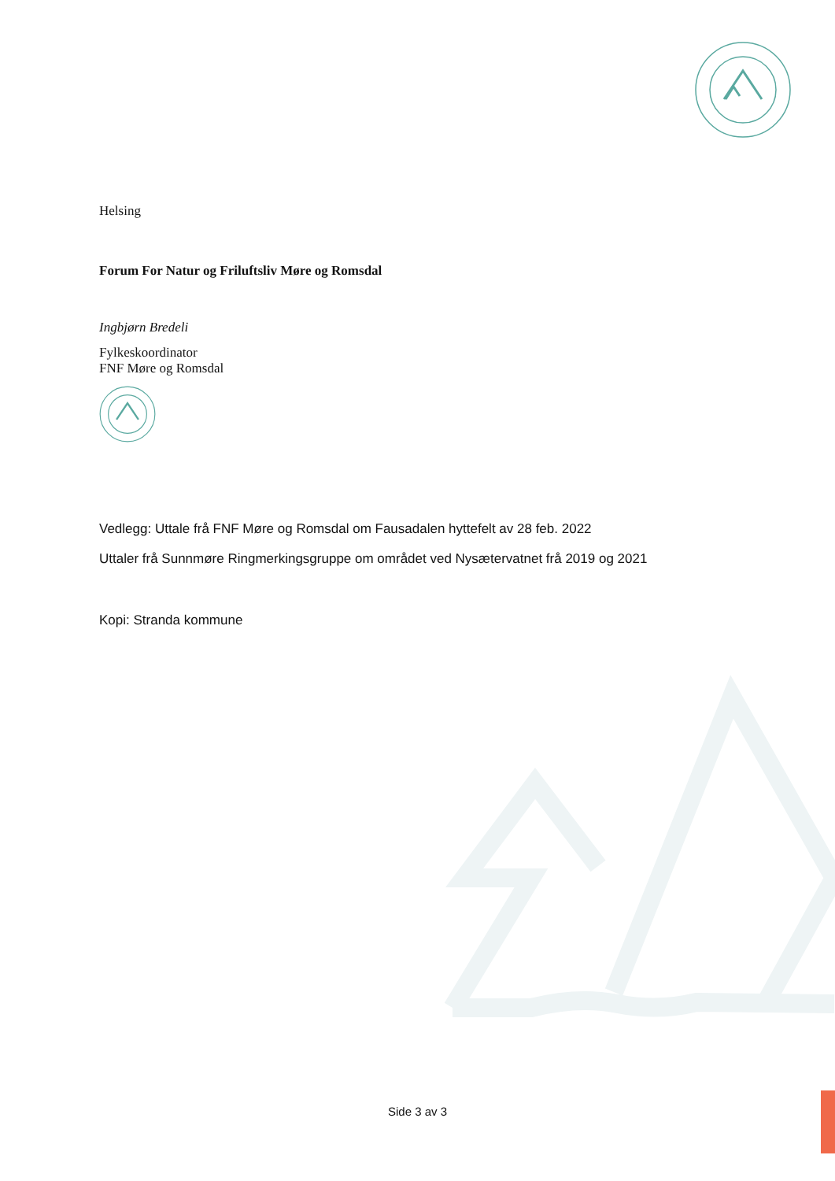Helsing
Forum For Natur og Friluftsliv Møre og Romsdal
Ingbjørn Bredeli
Fylkeskoordinator
FNF Møre og Romsdal
Vedlegg: Uttale frå FNF Møre og Romsdal om Fausadalen hyttefelt av 28 feb. 2022
Uttaler frå Sunnmøre Ringmerkingsgruppe om området ved Nysætervatnet frå 2019 og 2021
Kopi: Stranda kommune
Side 3 av 3